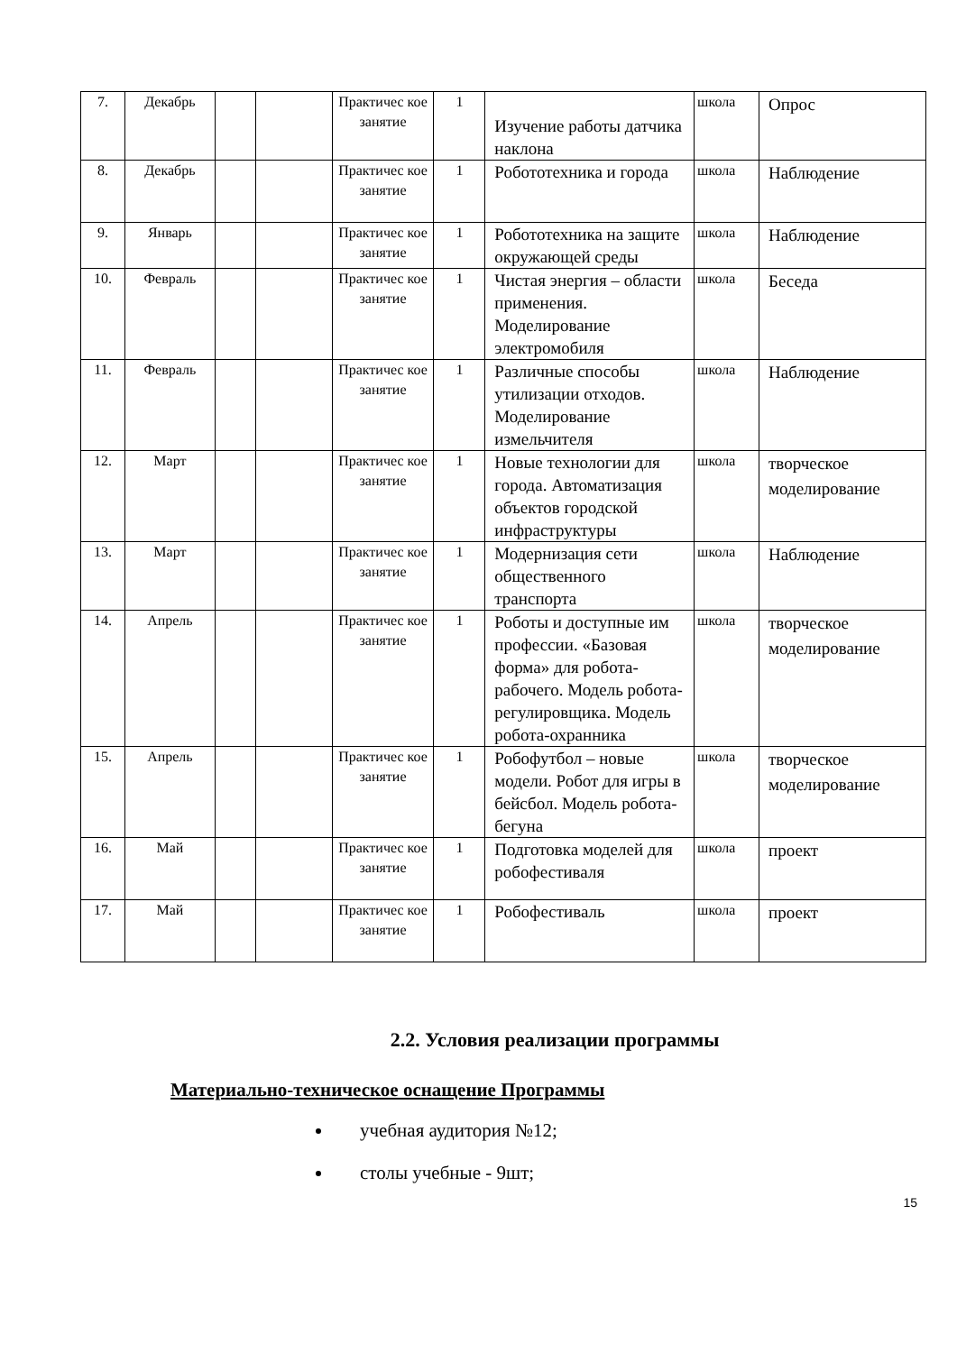| 7. | Декабрь | | | Практичес кое занятие | 1 | Изучение работы датчика наклона | школа | Опрос |
| 8. | Декабрь | | | Практичес кое занятие | 1 | Робототехника и города | школа | Наблюдение |
| 9. | Январь | | | Практичес кое занятие | 1 | Робототехника на защите окружающей среды | школа | Наблюдение |
| 10. | Февраль | | | Практичес кое занятие | 1 | Чистая энергия – области применения. Моделирование электромобиля | школа | Беседа |
| 11. | Февраль | | | Практичес кое занятие | 1 | Различные способы утилизации отходов. Моделирование измельчителя | школа | Наблюдение |
| 12. | Март | | | Практичес кое занятие | 1 | Новые технологии для города. Автоматизация объектов городской инфраструктуры | школа | творческое моделирование |
| 13. | Март | | | Практичес кое занятие | 1 | Модернизация сети общественного транспорта | школа | Наблюдение |
| 14. | Апрель | | | Практичес кое занятие | 1 | Роботы и доступные им профессии. «Базовая форма» для робота-рабочего. Модель робота-регулировщика. Модель робота-охранника | школа | творческое моделирование |
| 15. | Апрель | | | Практичес кое занятие | 1 | Робофутбол – новые модели. Робот для игры в бейсбол. Модель робота-бегуна | школа | творческое моделирование |
| 16. | Май | | | Практичес кое занятие | 1 | Подготовка моделей для робофестиваля | школа | проект |
| 17. | Май | | | Практичес кое занятие | 1 | Робофестиваль | школа | проект |
2.2. Условия реализации программы
Материально-техническое оснащение Программы
учебная аудитория №12;
столы учебные - 9шт;
15